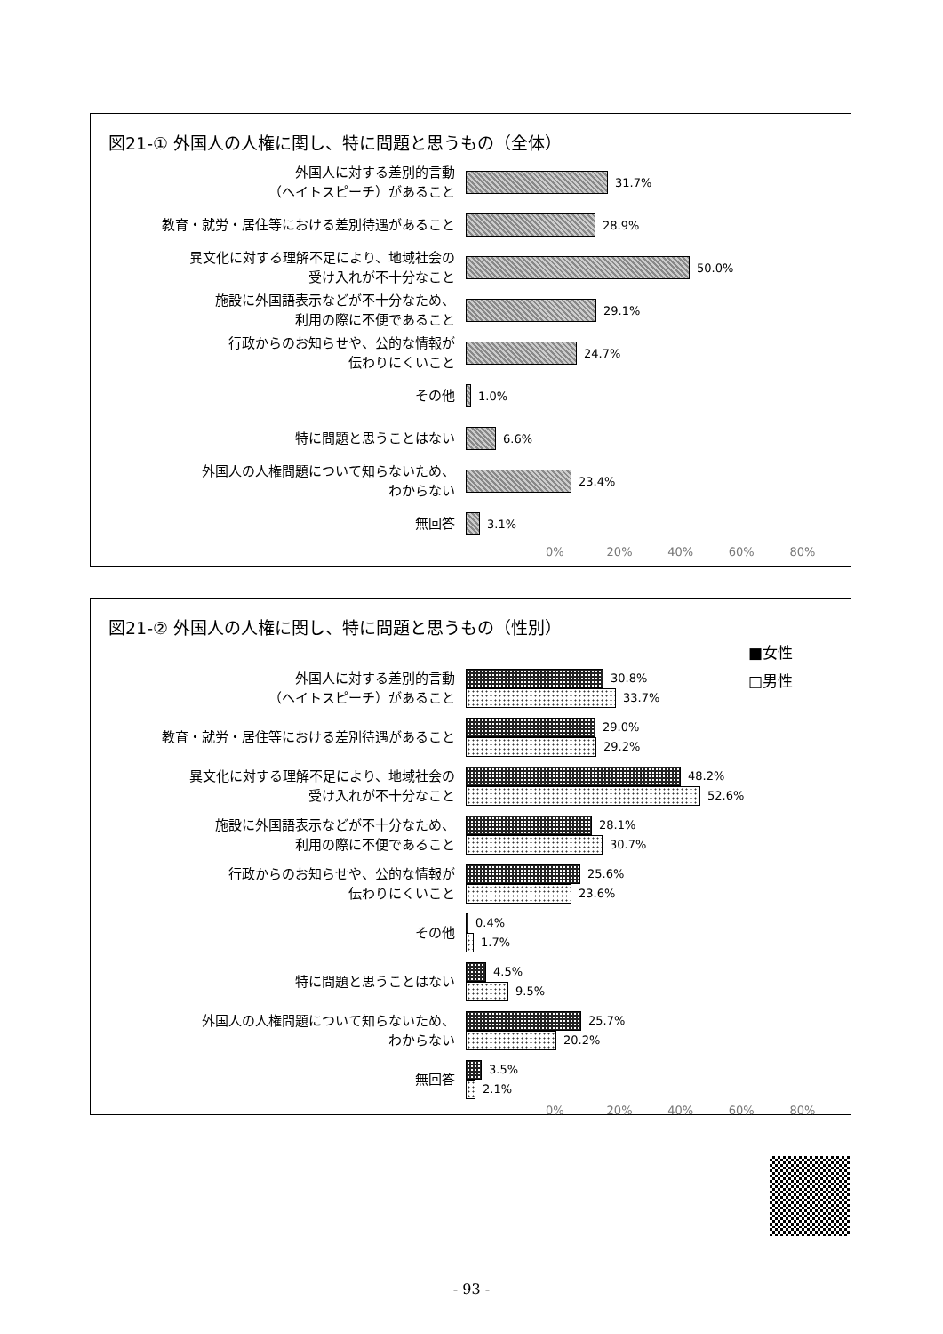図21-① 外国人の人権に関し、特に問題と思うもの（全体）
外国人に対する差別的言動
（ヘイトスピーチ）があること
31.7%
教育・就労・居住等における差別待遇があること
28.9%
異文化に対する理解不足により、地域社会の
受け入れが不十分なこと
50.0%
施設に外国語表示などが不十分なため、
利用の際に不便であること
29.1%
行政からのお知らせや、公的な情報が
伝わりにくいこと
24.7%
その他
1.0%
特に問題と思うことはない
6.6%
外国人の人権問題について知らないため、
わからない
23.4%
無回答
3.1%
0% 20% 40% 60% 80%
図21-② 外国人の人権に関し、特に問題と思うもの（性別）
■女性
□男性
外国人に対する差別的言動
（ヘイトスピーチ）があること
30.8%
33.7%
教育・就労・居住等における差別待遇があること
29.0%
29.2%
異文化に対する理解不足により、地域社会の
受け入れが不十分なこと
48.2%
52.6%
施設に外国語表示などが不十分なため、
利用の際に不便であること
28.1%
30.7%
行政からのお知らせや、公的な情報が
伝わりにくいこと
25.6%
23.6%
その他
0.4%
1.7%
特に問題と思うことはない
4.5%
9.5%
外国人の人権問題について知らないため、
わからない
25.7%
20.2%
無回答
3.5%
2.1%
0% 20% 40% 60% 80%
- 93 -